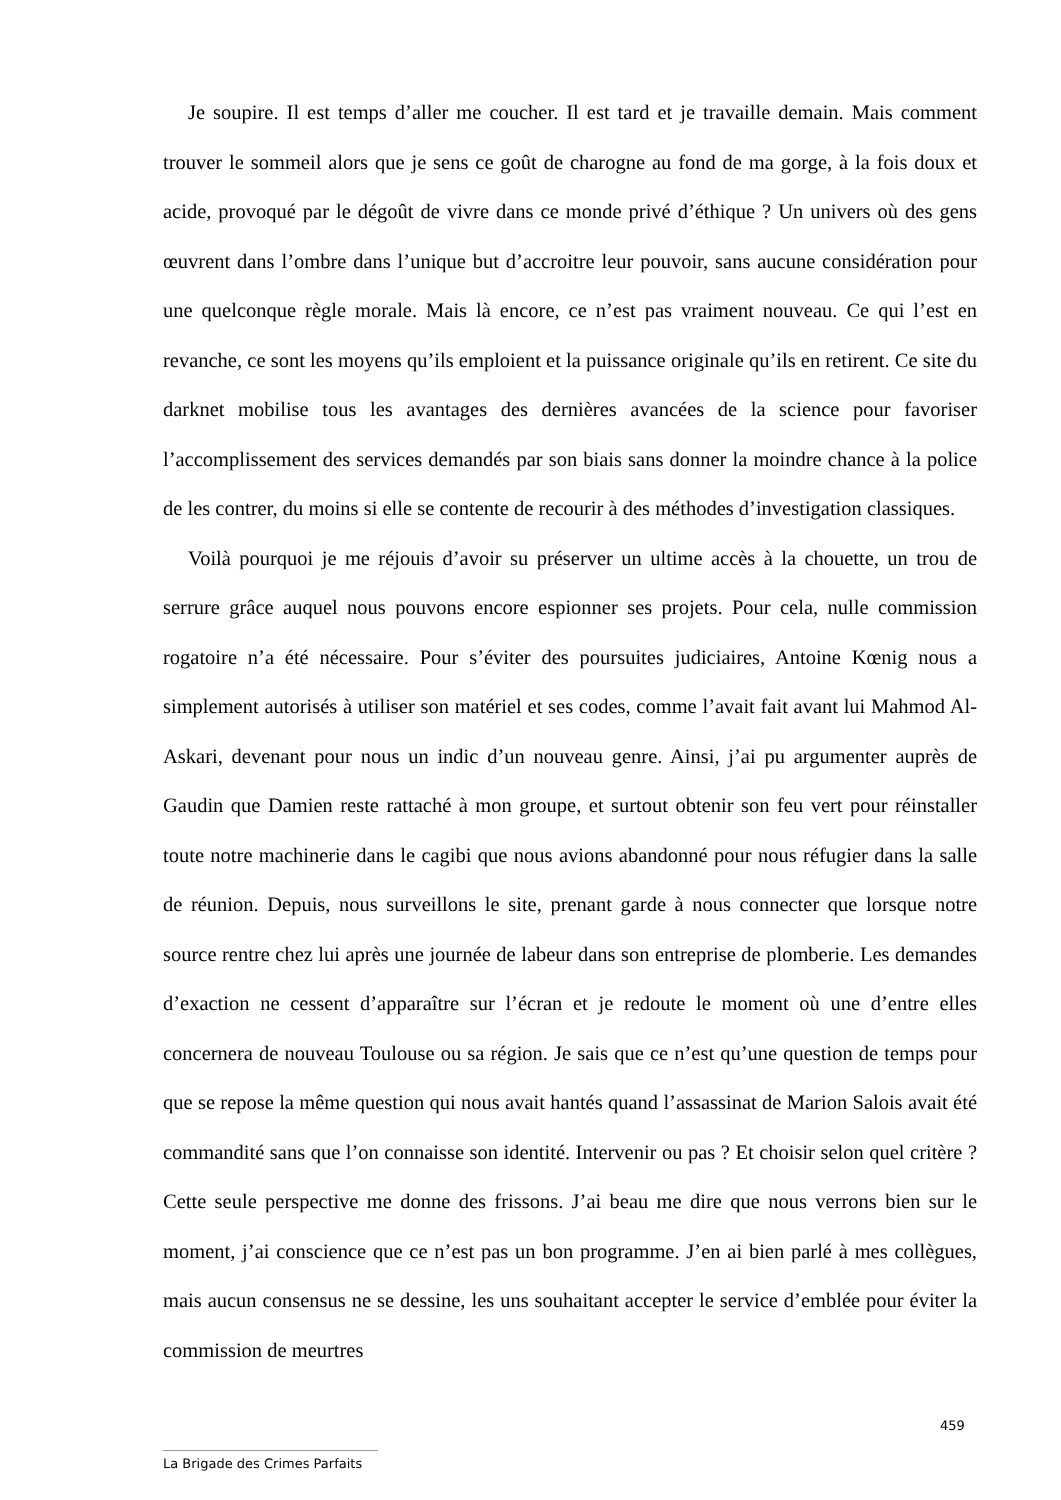Je soupire. Il est temps d’aller me coucher. Il est tard et je travaille demain. Mais comment trouver le sommeil alors que je sens ce goût de charogne au fond de ma gorge, à la fois doux et acide, provoqué par le dégoût de vivre dans ce monde privé d’éthique ? Un univers où des gens œuvrent dans l’ombre dans l’unique but d’accroitre leur pouvoir, sans aucune considération pour une quelconque règle morale. Mais là encore, ce n’est pas vraiment nouveau. Ce qui l’est en revanche, ce sont les moyens qu’ils emploient et la puissance originale qu’ils en retirent. Ce site du darknet mobilise tous les avantages des dernières avancées de la science pour favoriser l’accomplissement des services demandés par son biais sans donner la moindre chance à la police de les contrer, du moins si elle se contente de recourir à des méthodes d’investigation classiques.
Voilà pourquoi je me réjouis d’avoir su préserver un ultime accès à la chouette, un trou de serrure grâce auquel nous pouvons encore espionner ses projets. Pour cela, nulle commission rogatoire n’a été nécessaire. Pour s’éviter des poursuites judiciaires, Antoine Kœnig nous a simplement autorisés à utiliser son matériel et ses codes, comme l’avait fait avant lui Mahmod Al-Askari, devenant pour nous un indic d’un nouveau genre. Ainsi, j’ai pu argumenter auprès de Gaudin que Damien reste rattaché à mon groupe, et surtout obtenir son feu vert pour réinstaller toute notre machinerie dans le cagibi que nous avions abandonné pour nous réfugier dans la salle de réunion. Depuis, nous surveillons le site, prenant garde à nous connecter que lorsque notre source rentre chez lui après une journée de labeur dans son entreprise de plomberie. Les demandes d’exaction ne cessent d’apparaître sur l’écran et je redoute le moment où une d’entre elles concernera de nouveau Toulouse ou sa région. Je sais que ce n’est qu’une question de temps pour que se repose la même question qui nous avait hantés quand l’assassinat de Marion Salois avait été commandité sans que l’on connaisse son identité. Intervenir ou pas ? Et choisir selon quel critère ? Cette seule perspective me donne des frissons. J’ai beau me dire que nous verrons bien sur le moment, j’ai conscience que ce n’est pas un bon programme. J’en ai bien parlé à mes collègues, mais aucun consensus ne se dessine, les uns souhaitant accepter le service d’emblée pour éviter la commission de meurtres
459
La Brigade des Crimes Parfaits